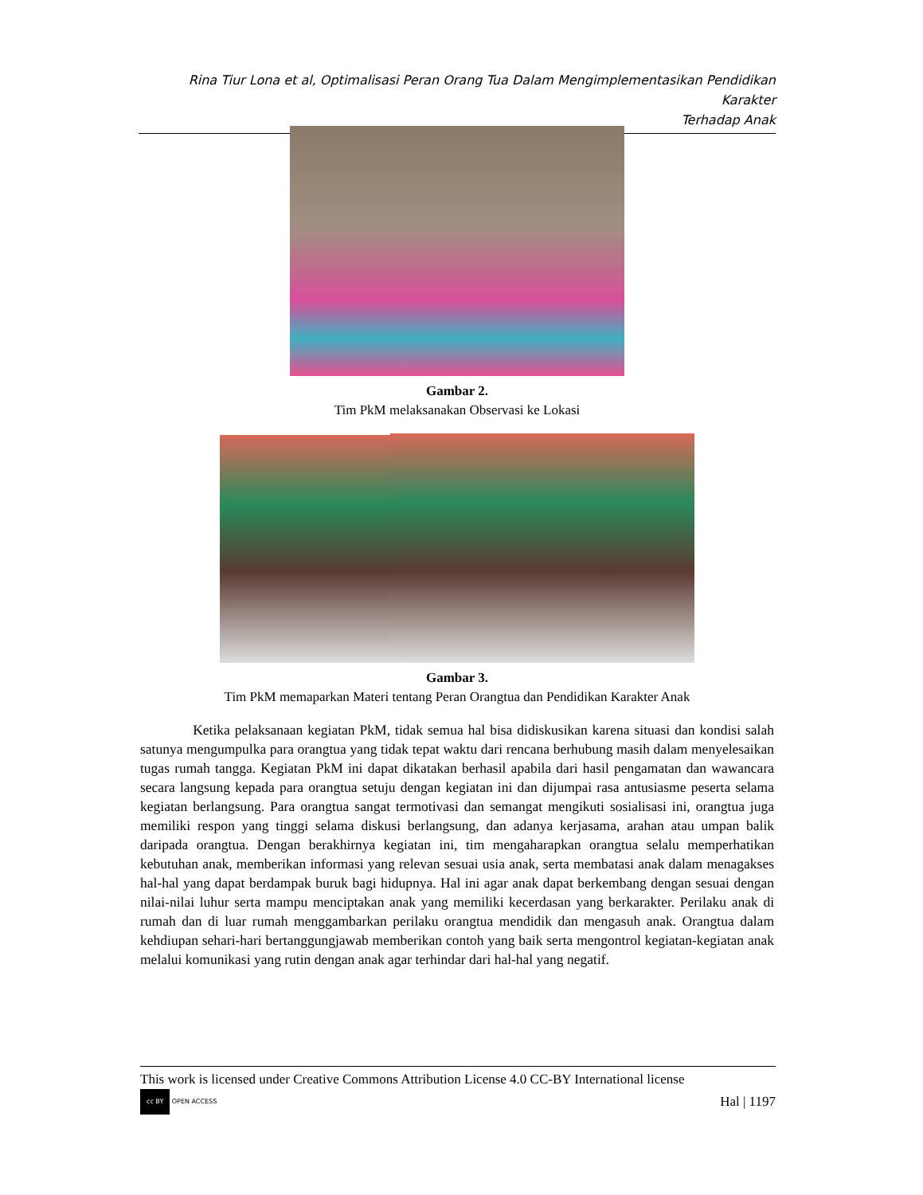Rina Tiur Lona et al, Optimalisasi Peran Orang Tua Dalam Mengimplementasikan Pendidikan Karakter
Terhadap Anak
Gambar 2.
Tim PkM melaksanakan Observasi ke Lokasi
Gambar 3.
Tim PkM memaparkan Materi tentang Peran Orangtua dan Pendidikan Karakter Anak
Ketika pelaksanaan kegiatan PkM, tidak semua hal bisa didiskusikan karena situasi dan kondisi salah satunya mengumpulka para orangtua yang tidak tepat waktu dari rencana berhubung masih dalam menyelesaikan tugas rumah tangga. Kegiatan PkM ini dapat dikatakan berhasil apabila dari hasil pengamatan dan wawancara secara langsung kepada para orangtua setuju dengan kegiatan ini dan dijumpai rasa antusiasme peserta selama kegiatan berlangsung. Para orangtua sangat termotivasi dan semangat mengikuti sosialisasi ini, orangtua juga memiliki respon yang tinggi selama diskusi berlangsung, dan adanya kerjasama, arahan atau umpan balik daripada orangtua. Dengan berakhirnya kegiatan ini, tim mengaharapkan orangtua selalu memperhatikan kebutuhan anak, memberikan informasi yang relevan sesuai usia anak, serta membatasi anak dalam menagakses hal-hal yang dapat berdampak buruk bagi hidupnya. Hal ini agar anak dapat berkembang dengan sesuai dengan nilai-nilai luhur serta mampu menciptakan anak yang memiliki kecerdasan yang berkarakter. Perilaku anak di rumah dan di luar rumah menggambarkan perilaku orangtua mendidik dan mengasuh anak. Orangtua dalam kehdiupan sehari-hari bertanggungjawab memberikan contoh yang baik serta mengontrol kegiatan-kegiatan anak melalui komunikasi yang rutin dengan anak agar terhindar dari hal-hal yang negatif.
This work is licensed under Creative Commons Attribution License 4.0 CC-BY International license
cc BY OPEN ACCESS
Hal | 1197